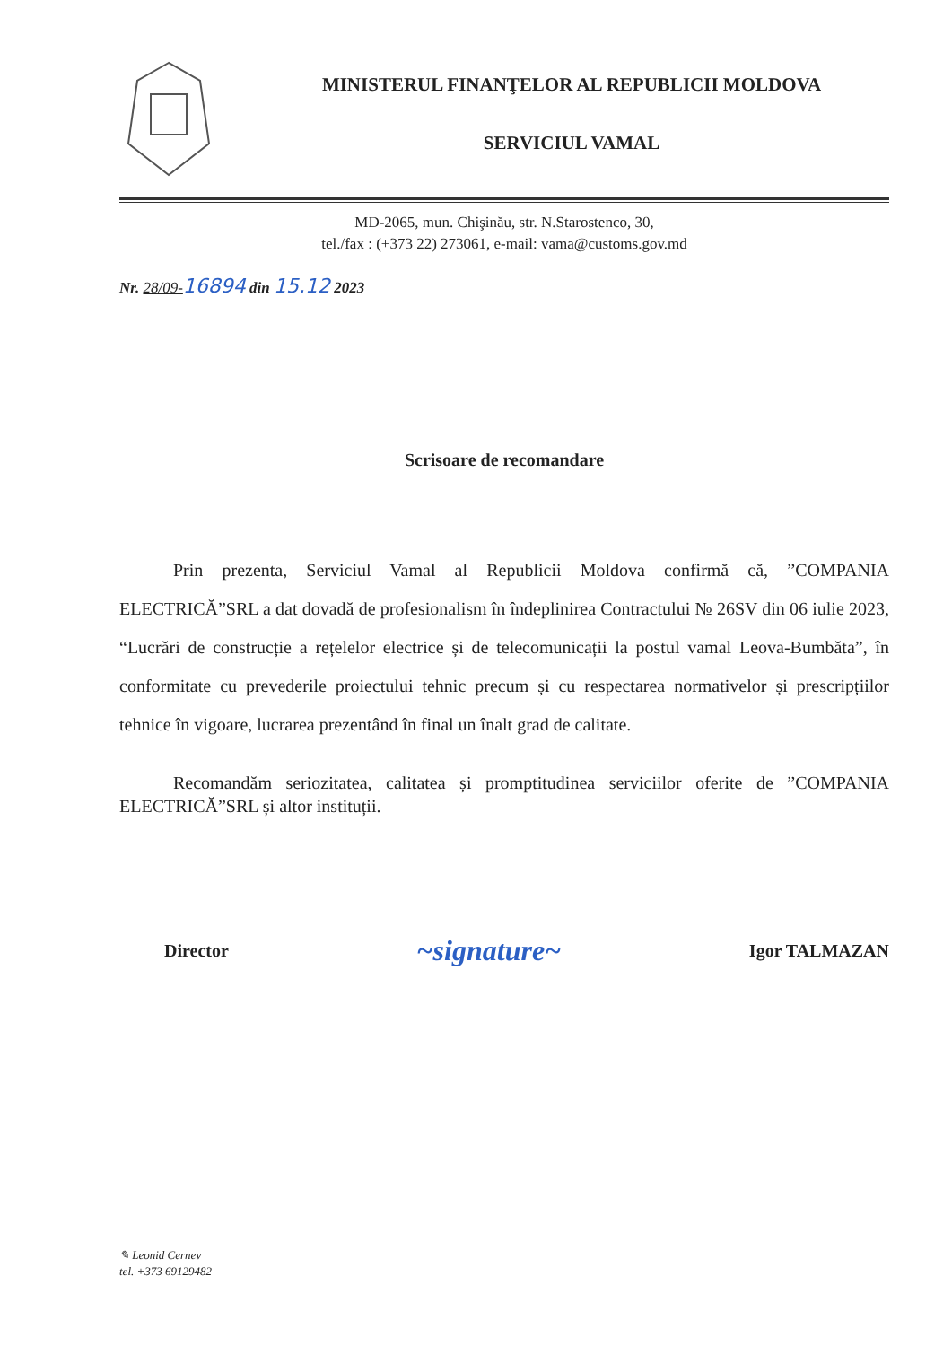MINISTERUL FINANŢELOR AL REPUBLICII MOLDOVA
SERVICIUL VAMAL
MD-2065, mun. Chişinău, str. N.Starostenco, 30,
tel./fax : (+373 22) 273061, e-mail: vama@customs.gov.md
Nr. 28/09-16894 din 15.12 2023
Scrisoare de recomandare
Prin prezenta, Serviciul Vamal al Republicii Moldova confirmă că, ”COMPANIA ELECTRICĂ”SRL a dat dovadă de profesionalism în îndeplinirea Contractului № 26SV din 06 iulie 2023, “Lucrări de construcție a rețelelor electrice și de telecomunicații la postul vamal Leova-Bumbăta”, în conformitate cu prevederile proiectului tehnic precum și cu respectarea normativelor și prescripțiilor tehnice în vigoare, lucrarea prezentând în final un înalt grad de calitate.
Recomandăm seriozitatea, calitatea și promptitudinea serviciilor oferite de ”COMPANIA ELECTRICĂ”SRL și altor instituții.
Director ~signature~ Igor TALMAZAN
✎ Leonid Cernev
tel. +373 69129482